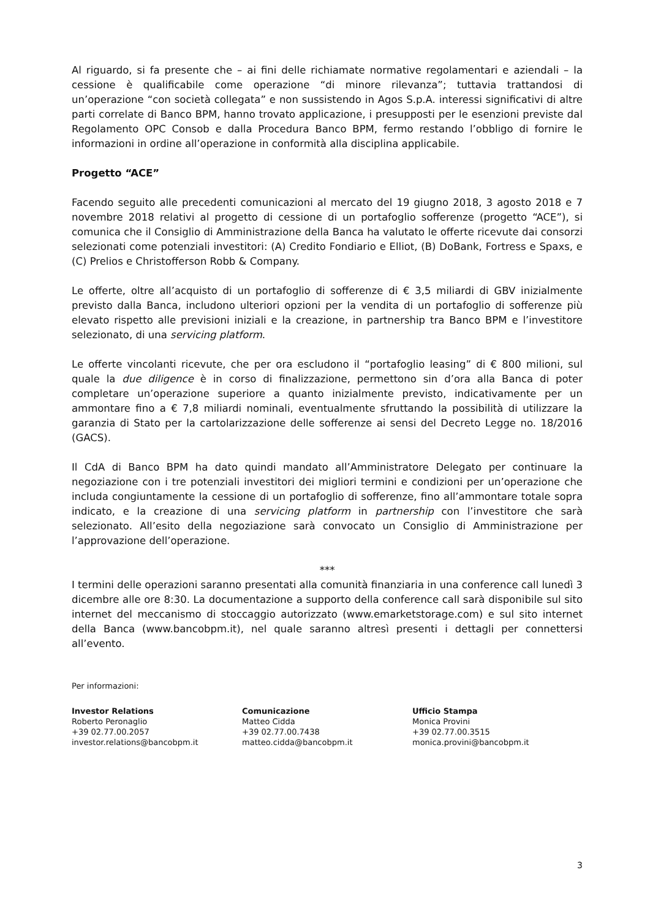Al riguardo, si fa presente che – ai fini delle richiamate normative regolamentari e aziendali – la cessione è qualificabile come operazione “di minore rilevanza”; tuttavia trattandosi di un’operazione “con società collegata” e non sussistendo in Agos S.p.A. interessi significativi di altre parti correlate di Banco BPM, hanno trovato applicazione, i presupposti per le esenzioni previste dal Regolamento OPC Consob e dalla Procedura Banco BPM, fermo restando l’obbligo di fornire le informazioni in ordine all’operazione in conformità alla disciplina applicabile.
Progetto “ACE”
Facendo seguito alle precedenti comunicazioni al mercato del 19 giugno 2018, 3 agosto 2018 e 7 novembre 2018 relativi al progetto di cessione di un portafoglio sofferenze (progetto “ACE”), si comunica che il Consiglio di Amministrazione della Banca ha valutato le offerte ricevute dai consorzi selezionati come potenziali investitori: (A) Credito Fondiario e Elliot, (B) DoBank, Fortress e Spaxs, e (C) Prelios e Christofferson Robb & Company.
Le offerte, oltre all’acquisto di un portafoglio di sofferenze di € 3,5 miliardi di GBV inizialmente previsto dalla Banca, includono ulteriori opzioni per la vendita di un portafoglio di sofferenze più elevato rispetto alle previsioni iniziali e la creazione, in partnership tra Banco BPM e l’investitore selezionato, di una servicing platform.
Le offerte vincolanti ricevute, che per ora escludono il “portafoglio leasing” di € 800 milioni, sul quale la due diligence è in corso di finalizzazione, permettono sin d’ora alla Banca di poter completare un’operazione superiore a quanto inizialmente previsto, indicativamente per un ammontare fino a € 7,8 miliardi nominali, eventualmente sfruttando la possibilità di utilizzare la garanzia di Stato per la cartolarizzazione delle sofferenze ai sensi del Decreto Legge no. 18/2016 (GACS).
Il CdA di Banco BPM ha dato quindi mandato all’Amministratore Delegato per continuare la negoziazione con i tre potenziali investitori dei migliori termini e condizioni per un’operazione che includa congiuntamente la cessione di un portafoglio di sofferenze, fino all’ammontare totale sopra indicato, e la creazione di una servicing platform in partnership con l’investitore che sarà selezionato. All’esito della negoziazione sarà convocato un Consiglio di Amministrazione per l’approvazione dell’operazione.
***
I termini delle operazioni saranno presentati alla comunità finanziaria in una conference call lunedì 3 dicembre alle ore 8:30. La documentazione a supporto della conference call sarà disponibile sul sito internet del meccanismo di stoccaggio autorizzato (www.emarketstorage.com) e sul sito internet della Banca (www.bancobpm.it), nel quale saranno altresì presenti i dettagli per connettersi all’evento.
Per informazioni:
Investor Relations
Roberto Peronaglio
+39 02.77.00.2057
investor.relations@bancobpm.it
Comunicazione
Matteo Cidda
+39 02.77.00.7438
matteo.cidda@bancobpm.it
Ufficio Stampa
Monica Provini
+39 02.77.00.3515
monica.provini@bancobpm.it
3